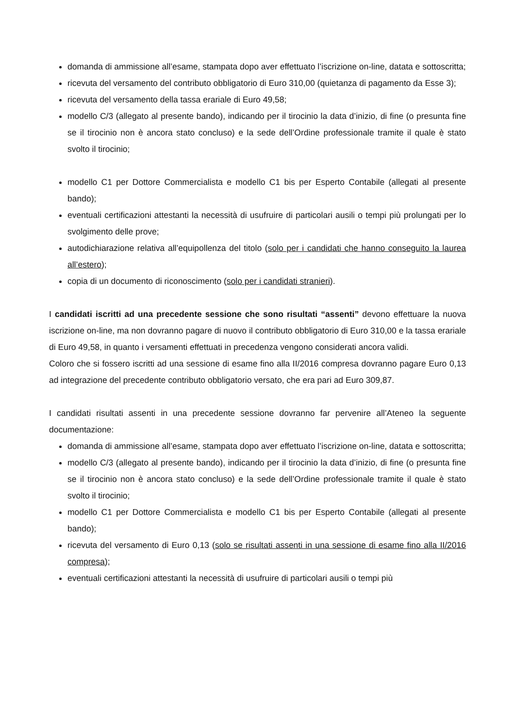domanda di ammissione all’esame, stampata dopo aver effettuato l’iscrizione on-line, datata e sottoscritta;
ricevuta del versamento del contributo obbligatorio di Euro 310,00 (quietanza di pagamento da Esse 3);
ricevuta del versamento della tassa erariale di Euro 49,58;
modello C/3 (allegato al presente bando), indicando per il tirocinio la data d’inizio, di fine (o presunta fine se il tirocinio non è ancora stato concluso) e la sede dell’Ordine professionale tramite il quale è stato svolto il tirocinio;
modello C1 per Dottore Commercialista e modello C1 bis per Esperto Contabile (allegati al presente bando);
eventuali certificazioni attestanti la necessità di usufruire di particolari ausili o tempi più prolungati per lo svolgimento delle prove;
autodichiarazione relativa all’equipollenza del titolo (solo per i candidati che hanno conseguito la laurea all’estero);
copia di un documento di riconoscimento (solo per i candidati stranieri).
I candidati iscritti ad una precedente sessione che sono risultati “assenti” devono effettuare la nuova iscrizione on-line, ma non dovranno pagare di nuovo il contributo obbligatorio di Euro 310,00 e la tassa erariale di Euro 49,58, in quanto i versamenti effettuati in precedenza vengono considerati ancora validi.
Coloro che si fossero iscritti ad una sessione di esame fino alla II/2016 compresa dovranno pagare Euro 0,13 ad integrazione del precedente contributo obbligatorio versato, che era pari ad Euro 309,87.
I candidati risultati assenti in una precedente sessione dovranno far pervenire all’Ateneo la seguente documentazione:
domanda di ammissione all’esame, stampata dopo aver effettuato l’iscrizione on-line, datata e sottoscritta;
modello C/3 (allegato al presente bando), indicando per il tirocinio la data d’inizio, di fine (o presunta fine se il tirocinio non è ancora stato concluso) e la sede dell’Ordine professionale tramite il quale è stato svolto il tirocinio;
modello C1 per Dottore Commercialista e modello C1 bis per Esperto Contabile (allegati al presente bando);
ricevuta del versamento di Euro 0,13 (solo se risultati assenti in una sessione di esame fino alla II/2016 compresa);
eventuali certificazioni attestanti la necessità di usufruire di particolari ausili o tempi più